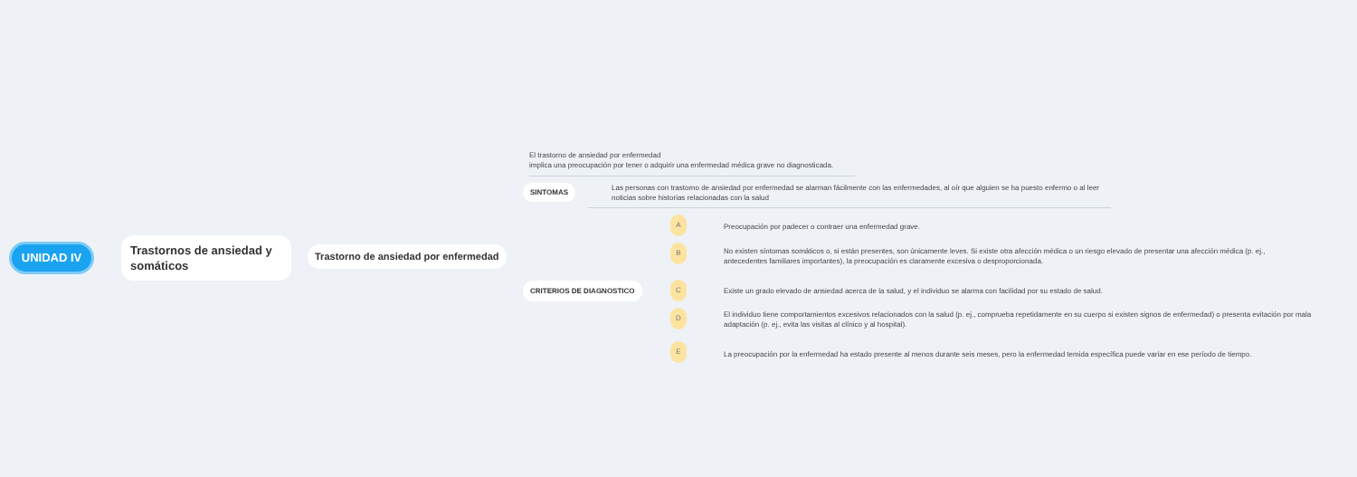UNIDAD IV
Trastornos de ansiedad y somáticos
Trastorno de ansiedad por enfermedad
El trastorno de ansiedad por enfermedad
implica una preocupación por tener o adquirir una enfermedad médica grave no diagnosticada.
SINTOMAS
Las personas con trastorno de ansiedad por enfermedad se alarman fácilmente con las enfermedades, al oír que alguien se ha puesto enfermo o al leer noticias sobre historias relacionadas con la salud
CRITERIOS DE DIAGNOSTICO
A
Preocupación por padecer o contraer una enfermedad grave.
B
No existen síntomas somáticos o, si están presentes, son únicamente leves. Si existe otra afección médica o un riesgo elevado de presentar una afección médica (p. ej., antecedentes familiares importantes), la preocupación es claramente excesiva o desproporcionada.
C
Existe un grado elevado de ansiedad acerca de la salud, y el individuo se alarma con facilidad por su estado de salud.
D
El individuo tiene comportamientos excesivos relacionados con la salud (p. ej., comprueba repetidamente en su cuerpo si existen signos de enfermedad) o presenta evitación por mala adaptación (p. ej., evita las visitas al clínico y al hospital).
E
La preocupación por la enfermedad ha estado presente al menos durante seis meses, pero la enfermedad temida específica puede variar en ese período de tiempo.